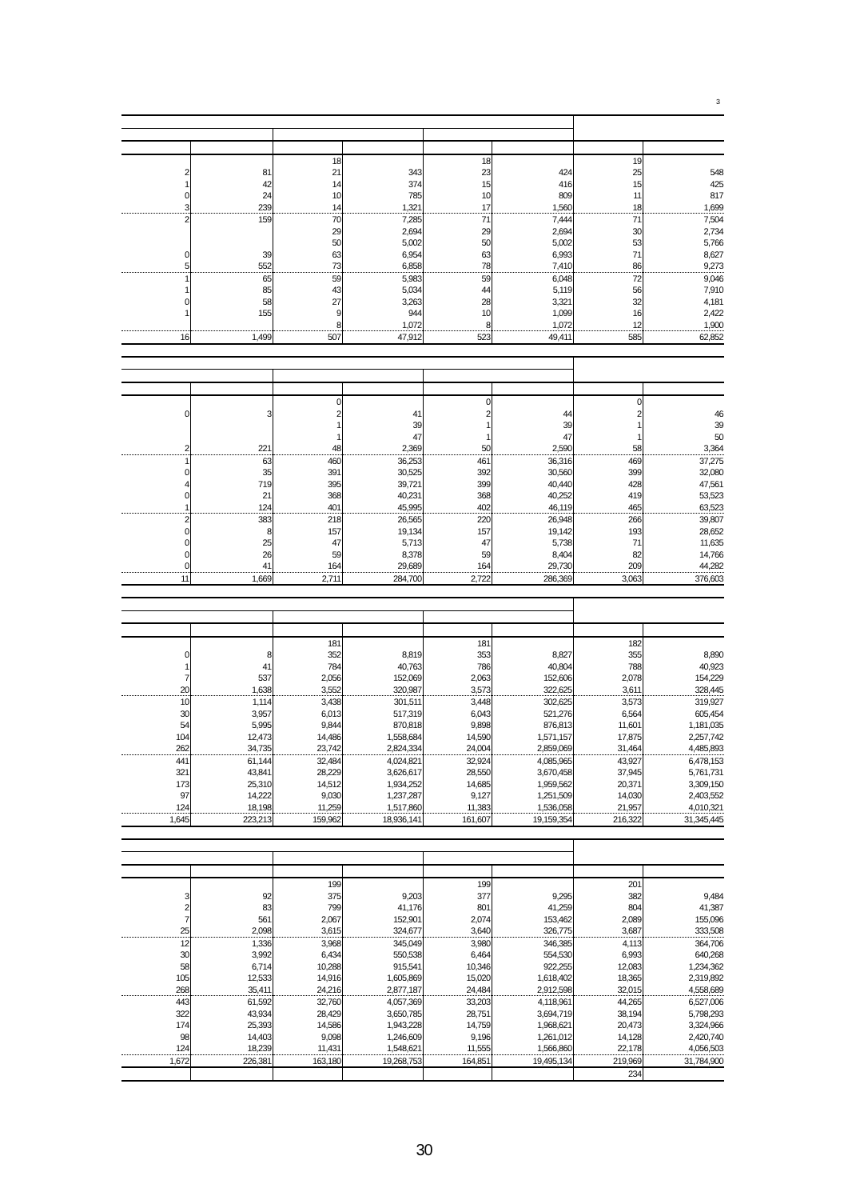3
| | | 18 | | 18 | | 19 | |
| 2 | 81 | 21 | 343 | 23 | 424 | 25 | 548 |
| 1 | 42 | 14 | 374 | 15 | 416 | 15 | 425 |
| 0 | 24 | 10 | 785 | 10 | 809 | 11 | 817 |
| 3 | 239 | 14 | 1,321 | 17 | 1,560 | 18 | 1,699 |
| 2 | 159 | 70 | 7,285 | 71 | 7,444 | 71 | 7,504 |
| | | 29 | 2,694 | 29 | 2,694 | 30 | 2,734 |
| | | 50 | 5,002 | 50 | 5,002 | 53 | 5,766 |
| 0 | 39 | 63 | 6,954 | 63 | 6,993 | 71 | 8,627 |
| 5 | 552 | 73 | 6,858 | 78 | 7,410 | 86 | 9,273 |
| 1 | 65 | 59 | 5,983 | 59 | 6,048 | 72 | 9,046 |
| 1 | 85 | 43 | 5,034 | 44 | 5,119 | 56 | 7,910 |
| 0 | 58 | 27 | 3,263 | 28 | 3,321 | 32 | 4,181 |
| 1 | 155 | 9 | 944 | 10 | 1,099 | 16 | 2,422 |
| | | 8 | 1,072 | 8 | 1,072 | 12 | 1,900 |
| 16 | 1,499 | 507 | 47,912 | 523 | 49,411 | 585 | 62,852 |
| | | 0 | | 0 | | 0 | |
| 0 | 3 | 2 | 41 | 2 | 44 | 2 | 46 |
| | | 1 | 39 | 1 | 39 | 1 | 39 |
| | | 1 | 47 | 1 | 47 | 1 | 50 |
| 2 | 221 | 48 | 2,369 | 50 | 2,590 | 58 | 3,364 |
| 1 | 63 | 460 | 36,253 | 461 | 36,316 | 469 | 37,275 |
| 0 | 35 | 391 | 30,525 | 392 | 30,560 | 399 | 32,080 |
| 4 | 719 | 395 | 39,721 | 399 | 40,440 | 428 | 47,561 |
| 0 | 21 | 368 | 40,231 | 368 | 40,252 | 419 | 53,523 |
| 1 | 124 | 401 | 45,995 | 402 | 46,119 | 465 | 63,523 |
| 2 | 383 | 218 | 26,565 | 220 | 26,948 | 266 | 39,807 |
| 0 | 8 | 157 | 19,134 | 157 | 19,142 | 193 | 28,652 |
| 0 | 25 | 47 | 5,713 | 47 | 5,738 | 71 | 11,635 |
| 0 | 26 | 59 | 8,378 | 59 | 8,404 | 82 | 14,766 |
| 0 | 41 | 164 | 29,689 | 164 | 29,730 | 209 | 44,282 |
| 11 | 1,669 | 2,711 | 284,700 | 2,722 | 286,369 | 3,063 | 376,603 |
| | | 181 | | 181 | | 182 | |
| 0 | 8 | 352 | 8,819 | 353 | 8,827 | 355 | 8,890 |
| 1 | 41 | 784 | 40,763 | 786 | 40,804 | 788 | 40,923 |
| 7 | 537 | 2,056 | 152,069 | 2,063 | 152,606 | 2,078 | 154,229 |
| 20 | 1,638 | 3,552 | 320,987 | 3,573 | 322,625 | 3,611 | 328,445 |
| 10 | 1,114 | 3,438 | 301,511 | 3,448 | 302,625 | 3,573 | 319,927 |
| 30 | 3,957 | 6,013 | 517,319 | 6,043 | 521,276 | 6,564 | 605,454 |
| 54 | 5,995 | 9,844 | 870,818 | 9,898 | 876,813 | 11,601 | 1,181,035 |
| 104 | 12,473 | 14,486 | 1,558,684 | 14,590 | 1,571,157 | 17,875 | 2,257,742 |
| 262 | 34,735 | 23,742 | 2,824,334 | 24,004 | 2,859,069 | 31,464 | 4,485,893 |
| 441 | 61,144 | 32,484 | 4,024,821 | 32,924 | 4,085,965 | 43,927 | 6,478,153 |
| 321 | 43,841 | 28,229 | 3,626,617 | 28,550 | 3,670,458 | 37,945 | 5,761,731 |
| 173 | 25,310 | 14,512 | 1,934,252 | 14,685 | 1,959,562 | 20,371 | 3,309,150 |
| 97 | 14,222 | 9,030 | 1,237,287 | 9,127 | 1,251,509 | 14,030 | 2,403,552 |
| 124 | 18,198 | 11,259 | 1,517,860 | 11,383 | 1,536,058 | 21,957 | 4,010,321 |
| 1,645 | 223,213 | 159,962 | 18,936,141 | 161,607 | 19,159,354 | 216,322 | 31,345,445 |
| | | 199 | | 199 | | 201 | |
| 3 | 92 | 375 | 9,203 | 377 | 9,295 | 382 | 9,484 |
| 2 | 83 | 799 | 41,176 | 801 | 41,259 | 804 | 41,387 |
| 7 | 561 | 2,067 | 152,901 | 2,074 | 153,462 | 2,089 | 155,096 |
| 25 | 2,098 | 3,615 | 324,677 | 3,640 | 326,775 | 3,687 | 333,508 |
| 12 | 1,336 | 3,968 | 345,049 | 3,980 | 346,385 | 4,113 | 364,706 |
| 30 | 3,992 | 6,434 | 550,538 | 6,464 | 554,530 | 6,993 | 640,268 |
| 58 | 6,714 | 10,288 | 915,541 | 10,346 | 922,255 | 12,083 | 1,234,362 |
| 105 | 12,533 | 14,916 | 1,605,869 | 15,020 | 1,618,402 | 18,365 | 2,319,892 |
| 268 | 35,411 | 24,216 | 2,877,187 | 24,484 | 2,912,598 | 32,015 | 4,558,689 |
| 443 | 61,592 | 32,760 | 4,057,369 | 33,203 | 4,118,961 | 44,265 | 6,527,006 |
| 322 | 43,934 | 28,429 | 3,650,785 | 28,751 | 3,694,719 | 38,194 | 5,798,293 |
| 174 | 25,393 | 14,586 | 1,943,228 | 14,759 | 1,968,621 | 20,473 | 3,324,966 |
| 98 | 14,403 | 9,098 | 1,246,609 | 9,196 | 1,261,012 | 14,128 | 2,420,740 |
| 124 | 18,239 | 11,431 | 1,548,621 | 11,555 | 1,566,860 | 22,178 | 4,056,503 |
| 1,672 | 226,381 | 163,180 | 19,268,753 | 164,851 | 19,495,134 | 219,969 | 31,784,900 |
| | | | | | | 234 | |
30